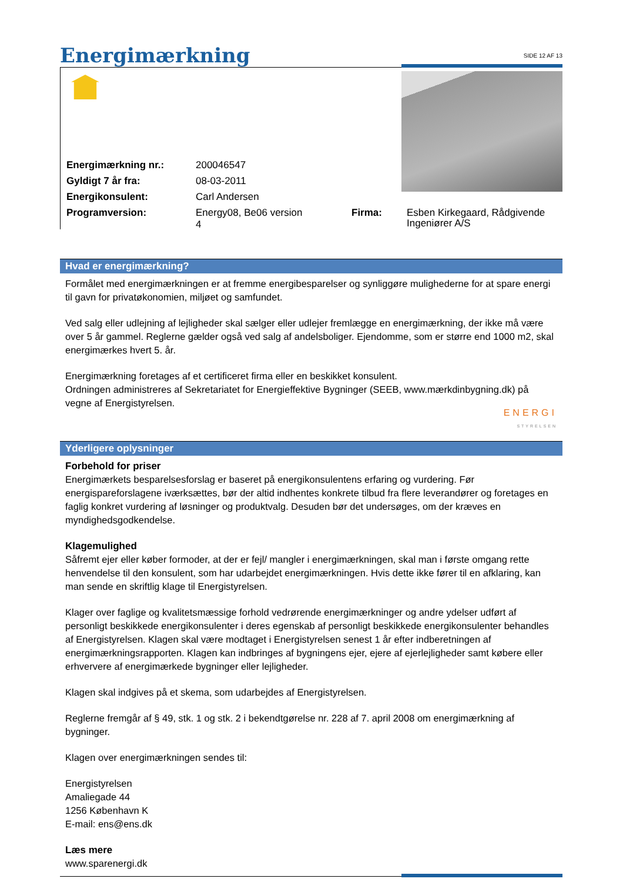Energimærkning
SIDE 12 AF 13
| Energimærkning nr.: | 200046547 | |
| Gyldigt 7 år fra: | 08-03-2011 | |
| Energikonsulent: | Carl Andersen | |
| Programversion: | Energy08, Be06 version 4 | Firma: |
Esben Kirkegaard, Rådgivende Ingeniører A/S
Hvad er energimærkning?
Formålet med energimærkningen er at fremme energibesparelser og synliggøre mulighederne for at spare energi til gavn for privatøkonomien, miljøet og samfundet.
Ved salg eller udlejning af lejligheder skal sælger eller udlejer fremlægge en energimærkning, der ikke må være over 5 år gammel. Reglerne gælder også ved salg af andelsboliger. Ejendomme, som er større end 1000 m2, skal energimærkes hvert 5. år.
Energimærkning foretages af et certificeret firma eller en beskikket konsulent.
Ordningen administreres af Sekretariatet for Energieffektive Bygninger (SEEB, www.mærkdinbygning.dk) på vegne af Energistyrelsen.
ENERGI
STYRELSEN
Yderligere oplysninger
Forbehold for priser
Energimærkets besparelsesforslag er baseret på energikonsulentens erfaring og vurdering. Før energispareforslagene iværksættes, bør der altid indhentes konkrete tilbud fra flere leverandører og foretages en faglig konkret vurdering af løsninger og produktvalg. Desuden bør det undersøges, om der kræves en myndighedsgodkendelse.
Klagemulighed
Såfremt ejer eller køber formoder, at der er fejl/ mangler i energimærkningen, skal man i første omgang rette henvendelse til den konsulent, som har udarbejdet energimærkningen. Hvis dette ikke fører til en afklaring, kan man sende en skriftlig klage til Energistyrelsen.
Klager over faglige og kvalitetsmæssige forhold vedrørende energimærkninger og andre ydelser udført af personligt beskikkede energikonsulenter i deres egenskab af personligt beskikkede energikonsulenter behandles af Energistyrelsen. Klagen skal være modtaget i Energistyrelsen senest 1 år efter indberetningen af energimærkningsrapporten. Klagen kan indbringes af bygningens ejer, ejere af ejerlejligheder samt købere eller erhververe af energimærkede bygninger eller lejligheder.
Klagen skal indgives på et skema, som udarbejdes af Energistyrelsen.
Reglerne fremgår af § 49, stk. 1 og stk. 2 i bekendtgørelse nr. 228 af 7. april 2008 om energimærkning af bygninger.
Klagen over energimærkningen sendes til:
Energistyrelsen
Amaliegade 44
1256 København K
E-mail: ens@ens.dk
Læs mere
www.sparenergi.dk